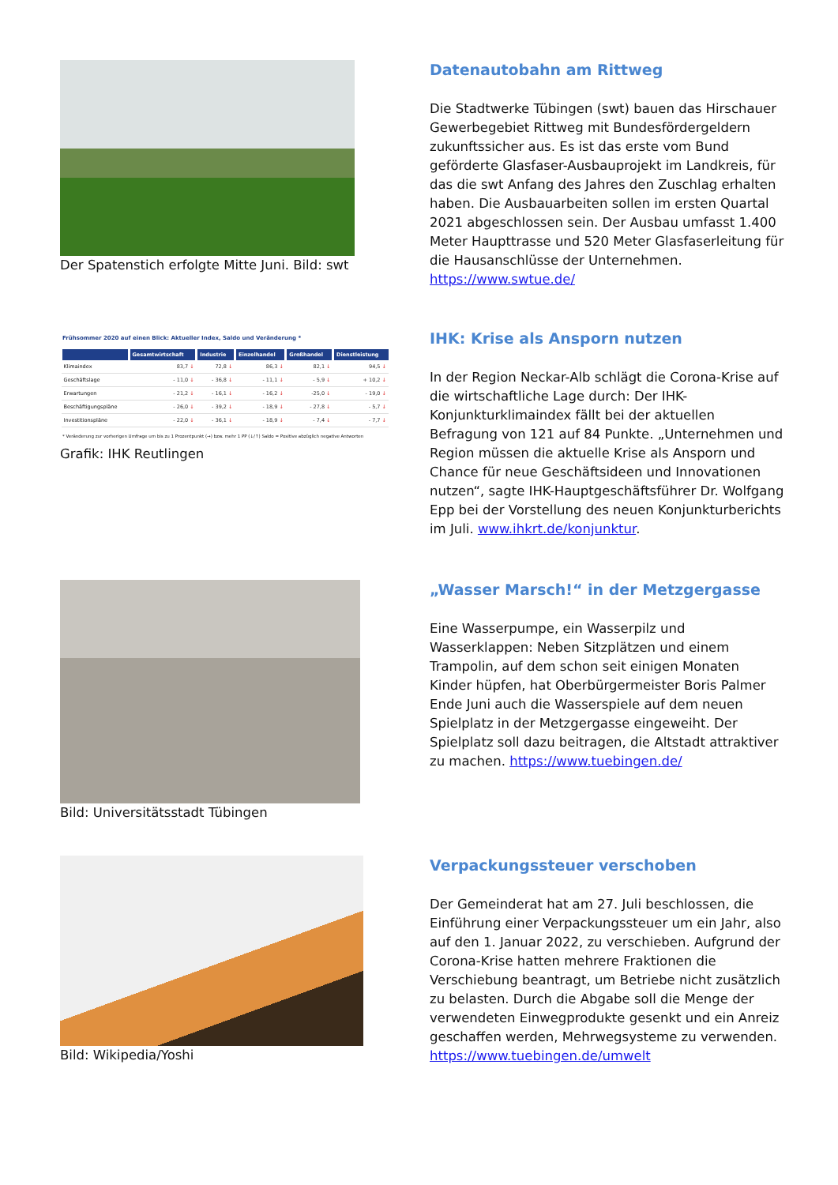Der Spatenstich erfolgte Mitte Juni. Bild: swt
Datenautobahn am Rittweg
Die Stadtwerke Tübingen (swt) bauen das Hirschauer Gewerbegebiet Rittweg mit Bundesfördergeldern zukunftssicher aus. Es ist das erste vom Bund geförderte Glasfaser-Ausbauprojekt im Landkreis, für das die swt Anfang des Jahres den Zuschlag erhalten haben. Die Ausbauarbeiten sollen im ersten Quartal 2021 abgeschlossen sein. Der Ausbau umfasst 1.400 Meter Haupttrasse und 520 Meter Glasfaserleitung für die Hausanschlüsse der Unternehmen. https://www.swtue.de/
Frühsommer 2020 auf einen Blick: Aktueller Index, Saldo und Veränderung *
| | Gesamtwirtschaft | Industrie | Einzelhandel | Großhandel | Dienstleistung |
| --- | --- | --- | --- | --- | --- |
| Klimaindex | 83,7 ↓ | 72,8 ↓ | 86,3 ↓ | 82,1 ↓ | 94,5 ↓ |
| Geschäftslage | - 11,0 ↓ | - 36,8 ↓ | - 11,1 ↓ | - 5,9 ↓ | + 10,2 ↓ |
| Erwartungen | - 21,2 ↓ | - 16,1 ↓ | - 16,2 ↓ | -25,0 ↓ | - 19,0 ↓ |
| Beschäftigungspläne | - 26,0 ↓ | - 39,2 ↓ | - 18,9 ↓ | - 27,8 ↓ | - 5,7 ↓ |
| Investitionspläne | - 22,0 ↓ | - 36,1 ↓ | - 18,9 ↓ | - 7,4 ↓ | - 7,7 ↓ |
* Veränderung zur vorherigen Umfrage um bis zu 1 Prozentpunkt (→) bzw. mehr 1 PP (↓/↑) Saldo = Positive abzüglich negative Antworten
Grafik: IHK Reutlingen
IHK: Krise als Ansporn nutzen
In der Region Neckar-Alb schlägt die Corona-Krise auf die wirtschaftliche Lage durch: Der IHK-Konjunkturklimaindex fällt bei der aktuellen Befragung von 121 auf 84 Punkte. „Unternehmen und Region müssen die aktuelle Krise als Ansporn und Chance für neue Geschäftsideen und Innovationen nutzen“, sagte IHK-Hauptgeschäftsführer Dr. Wolfgang Epp bei der Vorstellung des neuen Konjunkturberichts im Juli. www.ihkrt.de/konjunktur.
Bild: Universitätsstadt Tübingen
„Wasser Marsch!“ in der Metzgergasse
Eine Wasserpumpe, ein Wasserpilz und Wasserklappen: Neben Sitzplätzen und einem Trampolin, auf dem schon seit einigen Monaten Kinder hüpfen, hat Oberbürgermeister Boris Palmer Ende Juni auch die Wasserspiele auf dem neuen Spielplatz in der Metzgergasse eingeweiht. Der Spielplatz soll dazu beitragen, die Altstadt attraktiver zu machen. https://www.tuebingen.de/
Bild: Wikipedia/Yoshi
Verpackungssteuer verschoben
Der Gemeinderat hat am 27. Juli beschlossen, die Einführung einer Verpackungssteuer um ein Jahr, also auf den 1. Januar 2022, zu verschieben. Aufgrund der Corona-Krise hatten mehrere Fraktionen die Verschiebung beantragt, um Betriebe nicht zusätzlich zu belasten. Durch die Abgabe soll die Menge der verwendeten Einwegprodukte gesenkt und ein Anreiz geschaffen werden, Mehrwegsysteme zu verwenden. https://www.tuebingen.de/umwelt